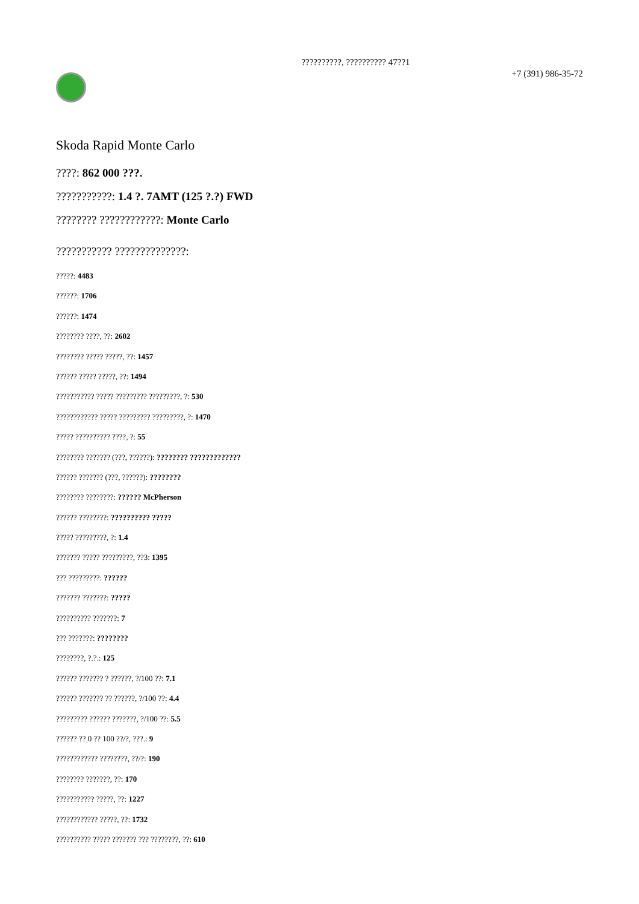??????????, ?????????? 47??1
+7 (391) 986-35-72
Skoda Rapid Monte Carlo
????: 862 000 ???.
???????????: 1.4 ?. 7AMT (125 ?.?) FWD
???????? ????????????: Monte Carlo
??????????? ??????????????:
?????: 4483
??????: 1706
??????: 1474
???????? ????, ??: 2602
???????? ????? ?????, ??: 1457
?????? ????? ?????, ??: 1494
??????????? ????? ????????? ?????????, ?: 530
???????????? ????? ????????? ?????????, ?: 1470
????? ?????????? ????, ?: 55
???????? ??????? (???, ??????): ???????? ?????????????
?????? ??????? (???, ??????): ????????
???????? ????????: ?????? McPherson
?????? ????????: ?????????? ?????
????? ?????????, ?: 1.4
??????? ????? ?????????, ??3: 1395
??? ?????????: ??????
??????? ???????: ?????
?????????? ???????: 7
??? ???????: ????????
????????, ?.?.: 125
?????? ??????? ? ??????, ?/100 ??: 7.1
?????? ??????? ?? ??????, ?/100 ??: 4.4
????????? ?????? ???????, ?/100 ??: 5.5
?????? ?? 0 ?? 100 ??/?, ???.: 9
???????????? ????????, ??/?: 190
???????? ???????, ??: 170
??????????? ?????, ??: 1227
???????????? ?????, ??: 1732
?????????? ????? ??????? ??? ????????, ??: 610